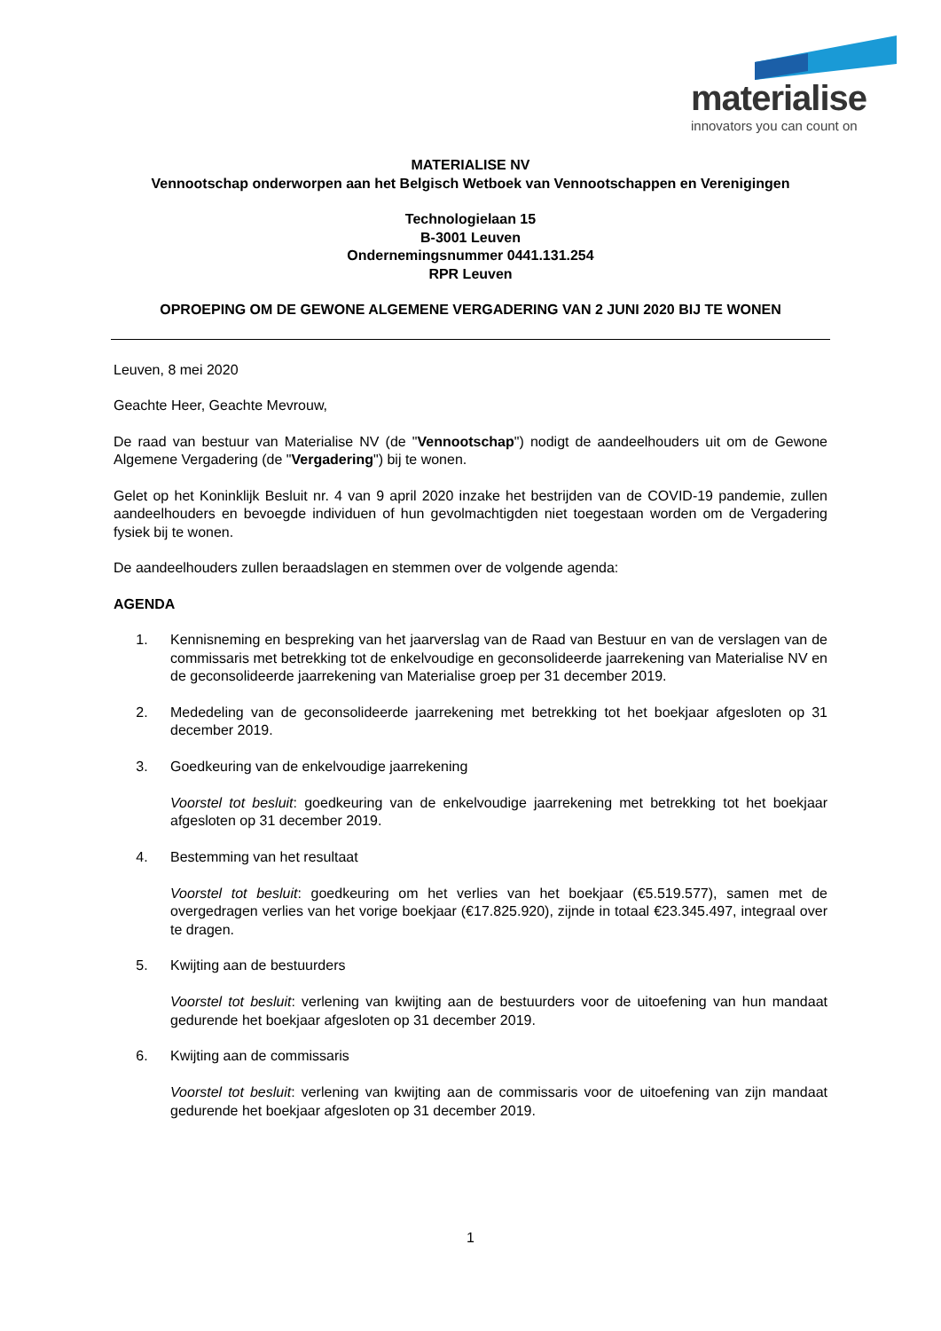materialise
innovators you can count on
MATERIALISE NV
Vennootschap onderworpen aan het Belgisch Wetboek van Vennootschappen en Verenigingen
Technologielaan 15
B-3001 Leuven
Ondernemingsnummer 0441.131.254
RPR Leuven
OPROEPING OM DE GEWONE ALGEMENE VERGADERING VAN 2 JUNI 2020 BIJ TE WONEN
Leuven, 8 mei 2020
Geachte Heer, Geachte Mevrouw,
De raad van bestuur van Materialise NV (de "Vennootschap") nodigt de aandeelhouders uit om de Gewone Algemene Vergadering (de "Vergadering") bij te wonen.
Gelet op het Koninklijk Besluit nr. 4 van 9 april 2020 inzake het bestrijden van de COVID-19 pandemie, zullen aandeelhouders en bevoegde individuen of hun gevolmachtigden niet toegestaan worden om de Vergadering fysiek bij te wonen.
De aandeelhouders zullen beraadslagen en stemmen over de volgende agenda:
AGENDA
1. Kennisneming en bespreking van het jaarverslag van de Raad van Bestuur en van de verslagen van de commissaris met betrekking tot de enkelvoudige en geconsolideerde jaarrekening van Materialise NV en de geconsolideerde jaarrekening van Materialise groep per 31 december 2019.
2. Mededeling van de geconsolideerde jaarrekening met betrekking tot het boekjaar afgesloten op 31 december 2019.
3. Goedkeuring van de enkelvoudige jaarrekening
Voorstel tot besluit: goedkeuring van de enkelvoudige jaarrekening met betrekking tot het boekjaar afgesloten op 31 december 2019.
4. Bestemming van het resultaat
Voorstel tot besluit: goedkeuring om het verlies van het boekjaar (€5.519.577), samen met de overgedragen verlies van het vorige boekjaar (€17.825.920), zijnde in totaal €23.345.497, integraal over te dragen.
5. Kwijting aan de bestuurders
Voorstel tot besluit: verlening van kwijting aan de bestuurders voor de uitoefening van hun mandaat gedurende het boekjaar afgesloten op 31 december 2019.
6. Kwijting aan de commissaris
Voorstel tot besluit: verlening van kwijting aan de commissaris voor de uitoefening van zijn mandaat gedurende het boekjaar afgesloten op 31 december 2019.
1